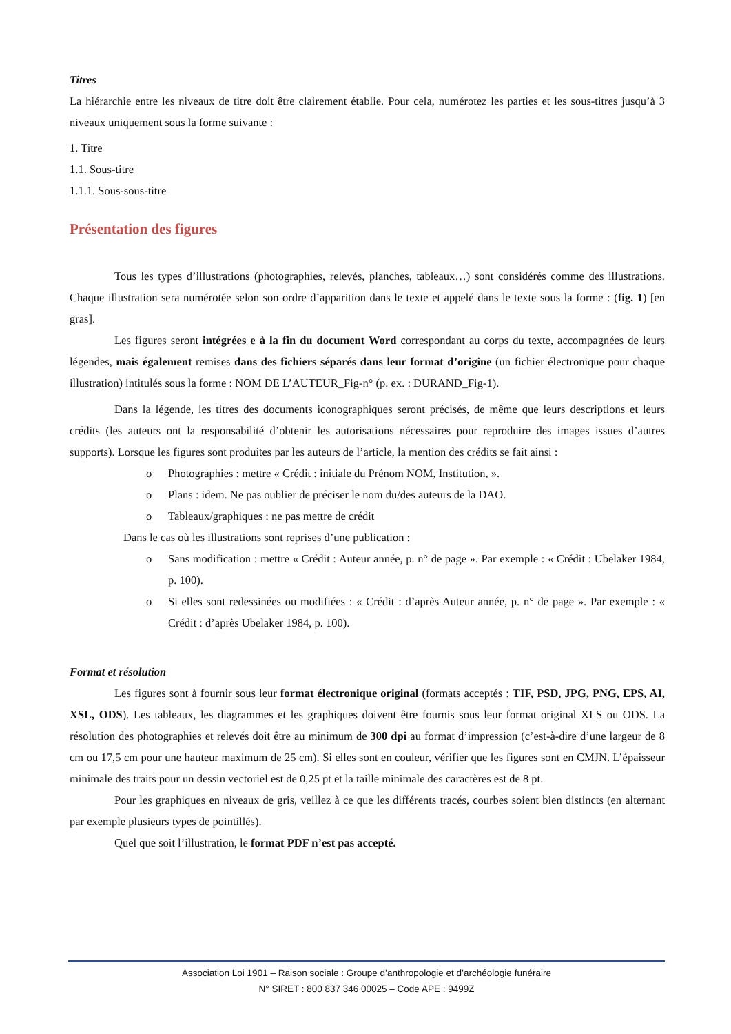Titres
La hiérarchie entre les niveaux de titre doit être clairement établie. Pour cela, numérotez les parties et les sous-titres jusqu’à 3 niveaux uniquement sous la forme suivante :
1. Titre
1.1. Sous-titre
1.1.1. Sous-sous-titre
Présentation des figures
Tous les types d’illustrations (photographies, relevés, planches, tableaux…) sont considérés comme des illustrations. Chaque illustration sera numérotée selon son ordre d’apparition dans le texte et appelé dans le texte sous la forme : (fig. 1) [en gras].
Les figures seront intégrées e à la fin du document Word correspondant au corps du texte, accompagnées de leurs légendes, mais également remises dans des fichiers séparés dans leur format d’origine (un fichier électronique pour chaque illustration) intitulés sous la forme : NOM DE L’AUTEUR_Fig-n° (p. ex. : DURAND_Fig-1).
Dans la légende, les titres des documents iconographiques seront précisés, de même que leurs descriptions et leurs crédits (les auteurs ont la responsabilité d’obtenir les autorisations nécessaires pour reproduire des images issues d’autres supports). Lorsque les figures sont produites par les auteurs de l’article, la mention des crédits se fait ainsi :
o Photographies : mettre « Crédit : initiale du Prénom NOM, Institution, ».
o Plans : idem. Ne pas oublier de préciser le nom du/des auteurs de la DAO.
o Tableaux/graphiques : ne pas mettre de crédit
Dans le cas où les illustrations sont reprises d’une publication :
o Sans modification : mettre « Crédit : Auteur année, p. n° de page ». Par exemple : « Crédit : Ubelaker 1984, p. 100).
o Si elles sont redessinées ou modifiées : « Crédit : d’après Auteur année, p. n° de page ». Par exemple : « Crédit : d’après Ubelaker 1984, p. 100).
Format et résolution
Les figures sont à fournir sous leur format électronique original (formats acceptés : TIF, PSD, JPG, PNG, EPS, AI, XSL, ODS). Les tableaux, les diagrammes et les graphiques doivent être fournis sous leur format original XLS ou ODS. La résolution des photographies et relevés doit être au minimum de 300 dpi au format d’impression (c’est-à-dire d’une largeur de 8 cm ou 17,5 cm pour une hauteur maximum de 25 cm). Si elles sont en couleur, vérifier que les figures sont en CMJN. L’épaisseur minimale des traits pour un dessin vectoriel est de 0,25 pt et la taille minimale des caractères est de 8 pt.
Pour les graphiques en niveaux de gris, veillez à ce que les différents tracés, courbes soient bien distincts (en alternant par exemple plusieurs types de pointillés).
Quel que soit l’illustration, le format PDF n’est pas accepté.
Association Loi 1901 – Raison sociale : Groupe d’anthropologie et d’archéologie funéraire
N° SIRET : 800 837 346 00025 – Code APE : 9499Z